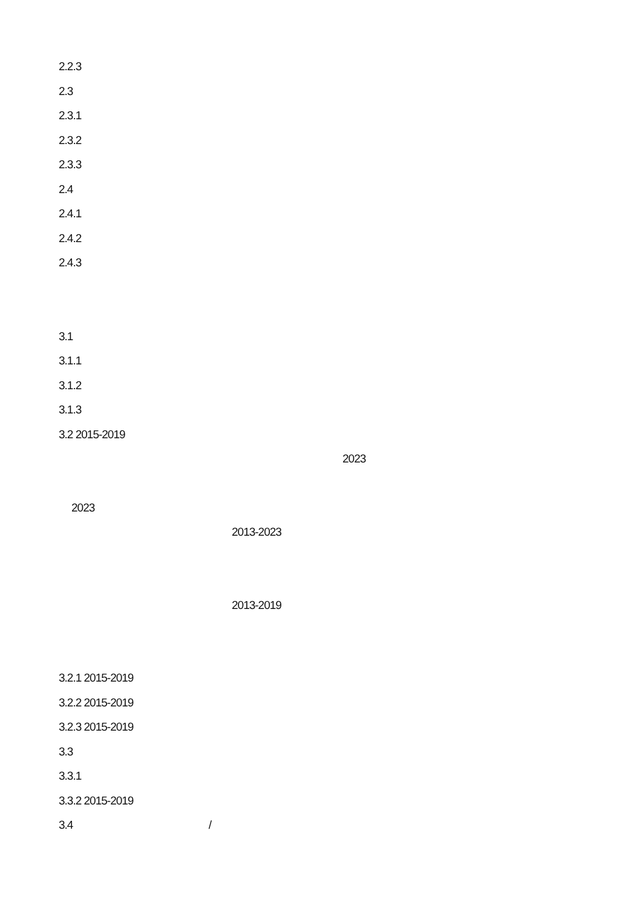2.2.3
2.3
2.3.1
2.3.2
2.3.3
2.4
2.4.1
2.4.2
2.4.3
3.1
3.1.1
3.1.2
3.1.3
3.2 2015-2019
2023
2023
2013-2023
2013-2019
3.2.1 2015-2019
3.2.2 2015-2019
3.2.3 2015-2019
3.3
3.3.1
3.3.2 2015-2019
3.4 /